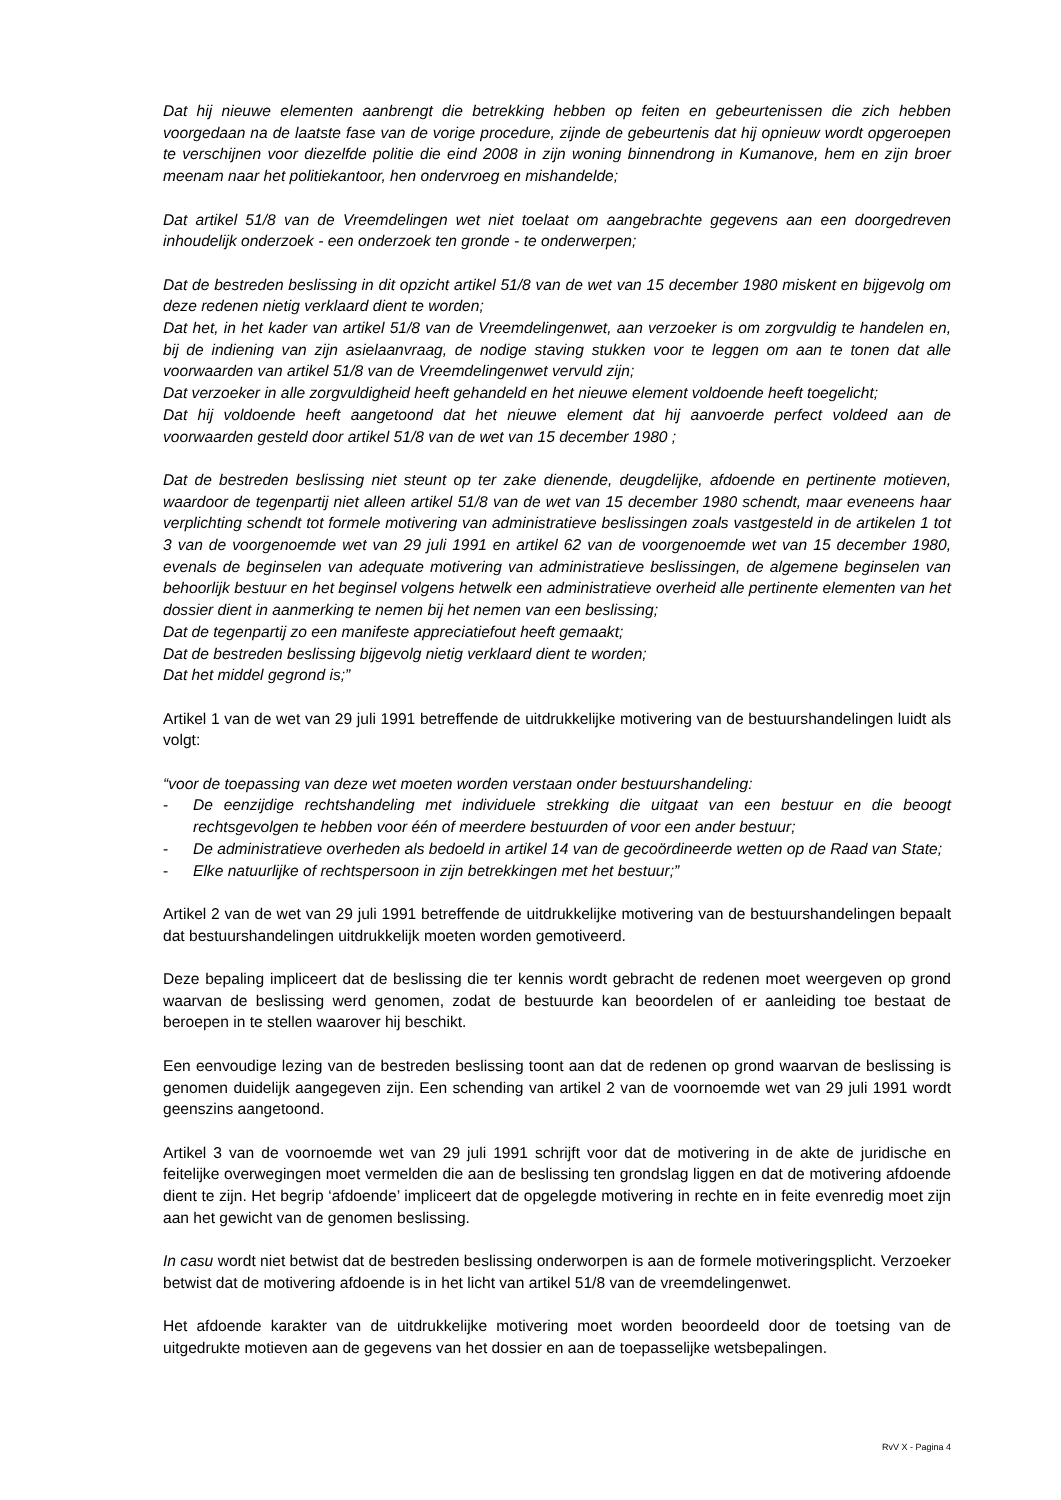Dat hij nieuwe elementen aanbrengt die betrekking hebben op feiten en gebeurtenissen die zich hebben voorgedaan na de laatste fase van de vorige procedure, zijnde de gebeurtenis dat hij opnieuw wordt opgeroepen te verschijnen voor diezelfde politie die eind 2008 in zijn woning binnendrong in Kumanove, hem en zijn broer meenam naar het politiekantoor, hen ondervroeg en mishandelde;
Dat artikel 51/8 van de Vreemdelingen wet niet toelaat om aangebrachte gegevens aan een doorgedreven inhoudelijk onderzoek - een onderzoek ten gronde - te onderwerpen;
Dat de bestreden beslissing in dit opzicht artikel 51/8 van de wet van 15 december 1980 miskent en bijgevolg om deze redenen nietig verklaard dient te worden;
Dat het, in het kader van artikel 51/8 van de Vreemdelingenwet, aan verzoeker is om zorgvuldig te handelen en, bij de indiening van zijn asielaanvraag, de nodige staving stukken voor te leggen om aan te tonen dat alle voorwaarden van artikel 51/8 van de Vreemdelingenwet vervuld zijn;
Dat verzoeker in alle zorgvuldigheid heeft gehandeld en het nieuwe element voldoende heeft toegelicht;
Dat hij voldoende heeft aangetoond dat het nieuwe element dat hij aanvoerde perfect voldeed aan de voorwaarden gesteld door artikel 51/8 van de wet van 15 december 1980 ;
Dat de bestreden beslissing niet steunt op ter zake dienende, deugdelijke, afdoende en pertinente motieven, waardoor de tegenpartij niet alleen artikel 51/8 van de wet van 15 december 1980 schendt, maar eveneens haar verplichting schendt tot formele motivering van administratieve beslissingen zoals vastgesteld in de artikelen 1 tot 3 van de voorgenoemde wet van 29 juli 1991 en artikel 62 van de voorgenoemde wet van 15 december 1980, evenals de beginselen van adequate motivering van administratieve beslissingen, de algemene beginselen van behoorlijk bestuur en het beginsel volgens hetwelk een administratieve overheid alle pertinente elementen van het dossier dient in aanmerking te nemen bij het nemen van een beslissing;
Dat de tegenpartij zo een manifeste appreciatiefout heeft gemaakt;
Dat de bestreden beslissing bijgevolg nietig verklaard dient te worden;
Dat het middel gegrond is;”
Artikel 1 van de wet van 29 juli 1991 betreffende de uitdrukkelijke motivering van de bestuurshandelingen luidt als volgt:
“voor de toepassing van deze wet moeten worden verstaan onder bestuurshandeling:
- De eenzijdige rechtshandeling met individuele strekking die uitgaat van een bestuur en die beoogt rechtsgevolgen te hebben voor één of meerdere bestuurden of voor een ander bestuur;
- De administratieve overheden als bedoeld in artikel 14 van de gecoördineerde wetten op de Raad van State;
- Elke natuurlijke of rechtspersoon in zijn betrekkingen met het bestuur;”
Artikel 2 van de wet van 29 juli 1991 betreffende de uitdrukkelijke motivering van de bestuurshandelingen bepaalt dat bestuurshandelingen uitdrukkelijk moeten worden gemotiveerd.
Deze bepaling impliceert dat de beslissing die ter kennis wordt gebracht de redenen moet weergeven op grond waarvan de beslissing werd genomen, zodat de bestuurde kan beoordelen of er aanleiding toe bestaat de beroepen in te stellen waarover hij beschikt.
Een eenvoudige lezing van de bestreden beslissing toont aan dat de redenen op grond waarvan de beslissing is genomen duidelijk aangegeven zijn. Een schending van artikel 2 van de voornoemde wet van 29 juli 1991 wordt geenszins aangetoond.
Artikel 3 van de voornoemde wet van 29 juli 1991 schrijft voor dat de motivering in de akte de juridische en feitelijke overwegingen moet vermelden die aan de beslissing ten grondslag liggen en dat de motivering afdoende dient te zijn. Het begrip ‘afdoende’ impliceert dat de opgelegde motivering in rechte en in feite evenredig moet zijn aan het gewicht van de genomen beslissing.
In casu wordt niet betwist dat de bestreden beslissing onderworpen is aan de formele motiveringsplicht. Verzoeker betwist dat de motivering afdoende is in het licht van artikel 51/8 van de vreemdelingenwet.
Het afdoende karakter van de uitdrukkelijke motivering moet worden beoordeeld door de toetsing van de uitgedrukte motieven aan de gegevens van het dossier en aan de toepasselijke wetsbepalingen.
RvV X - Pagina 4